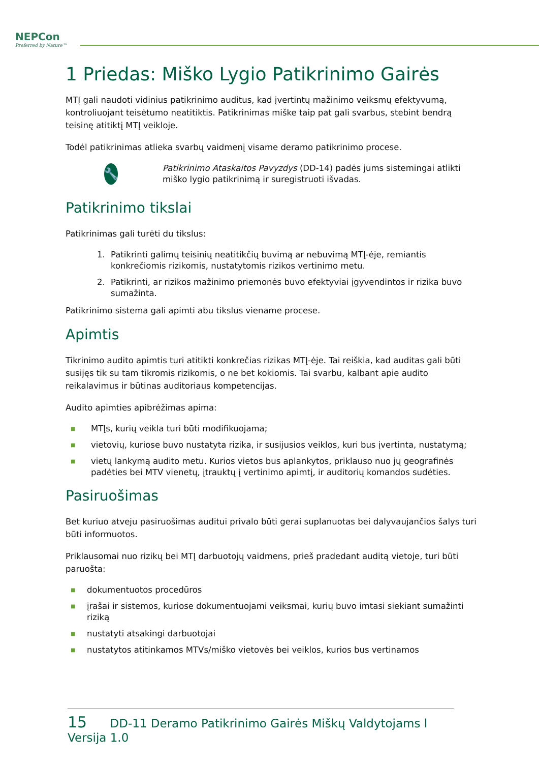NEPCon
Preferred by Nature™
1 Priedas: Miško Lygio Patikrinimo Gairės
MTĮ gali naudoti vidinius patikrinimo auditus, kad įvertintų mažinimo veiksmų efektyvumą, kontroliuojant teisėtumo neatitiktis. Patikrinimas miške taip pat gali svarbus, stebint bendrą teisinę atitiktį MTĮ veikloje.
Todėl patikrinimas atlieka svarbų vaidmenį visame deramo patikrinimo procese.
🔧
Patikrinimo Ataskaitos Pavyzdys (DD-14) padės jums sistemingai atlikti miško lygio patikrinimą ir suregistruoti išvadas.
Patikrinimo tikslai
Patikrinimas gali turėti du tikslus:
1. Patikrinti galimų teisinių neatitikčių buvimą ar nebuvimą MTĮ-ėje, remiantis konkrečiomis rizikomis, nustatytomis rizikos vertinimo metu.
2. Patikrinti, ar rizikos mažinimo priemonės buvo efektyviai įgyvendintos ir rizika buvo sumažinta.
Patikrinimo sistema gali apimti abu tikslus viename procese.
Apimtis
Tikrinimo audito apimtis turi atitikti konkrečias rizikas MTĮ-ėje. Tai reiškia, kad auditas gali būti susijęs tik su tam tikromis rizikomis, o ne bet kokiomis. Tai svarbu, kalbant apie audito reikalavimus ir būtinas auditoriaus kompetencijas.
Audito apimties apibrėžimas apima:
■ MTĮs, kurių veikla turi būti modifikuojama;
■ vietovių, kuriose buvo nustatyta rizika, ir susijusios veiklos, kuri bus įvertinta, nustatymą;
■ vietų lankymą audito metu. Kurios vietos bus aplankytos, priklauso nuo jų geografinės padėties bei MTV vienetų, įtrauktų į vertinimo apimtį, ir auditorių komandos sudėties.
Pasiruošimas
Bet kuriuo atveju pasiruošimas auditui privalo būti gerai suplanuotas bei dalyvaujančios šalys turi būti informuotos.
Priklausomai nuo rizikų bei MTĮ darbuotojų vaidmens, prieš pradedant auditą vietoje, turi būti paruošta:
■ dokumentuotos procedūros
■ įrašai ir sistemos, kuriose dokumentuojami veiksmai, kurių buvo imtasi siekiant sumažinti riziką
■ nustatyti atsakingi darbuotojai
■ nustatytos atitinkamos MTVs/miško vietovės bei veiklos, kurios bus vertinamos
15 DD-11 Deramo Patikrinimo Gairės Miškų Valdytojams l Versija 1.0